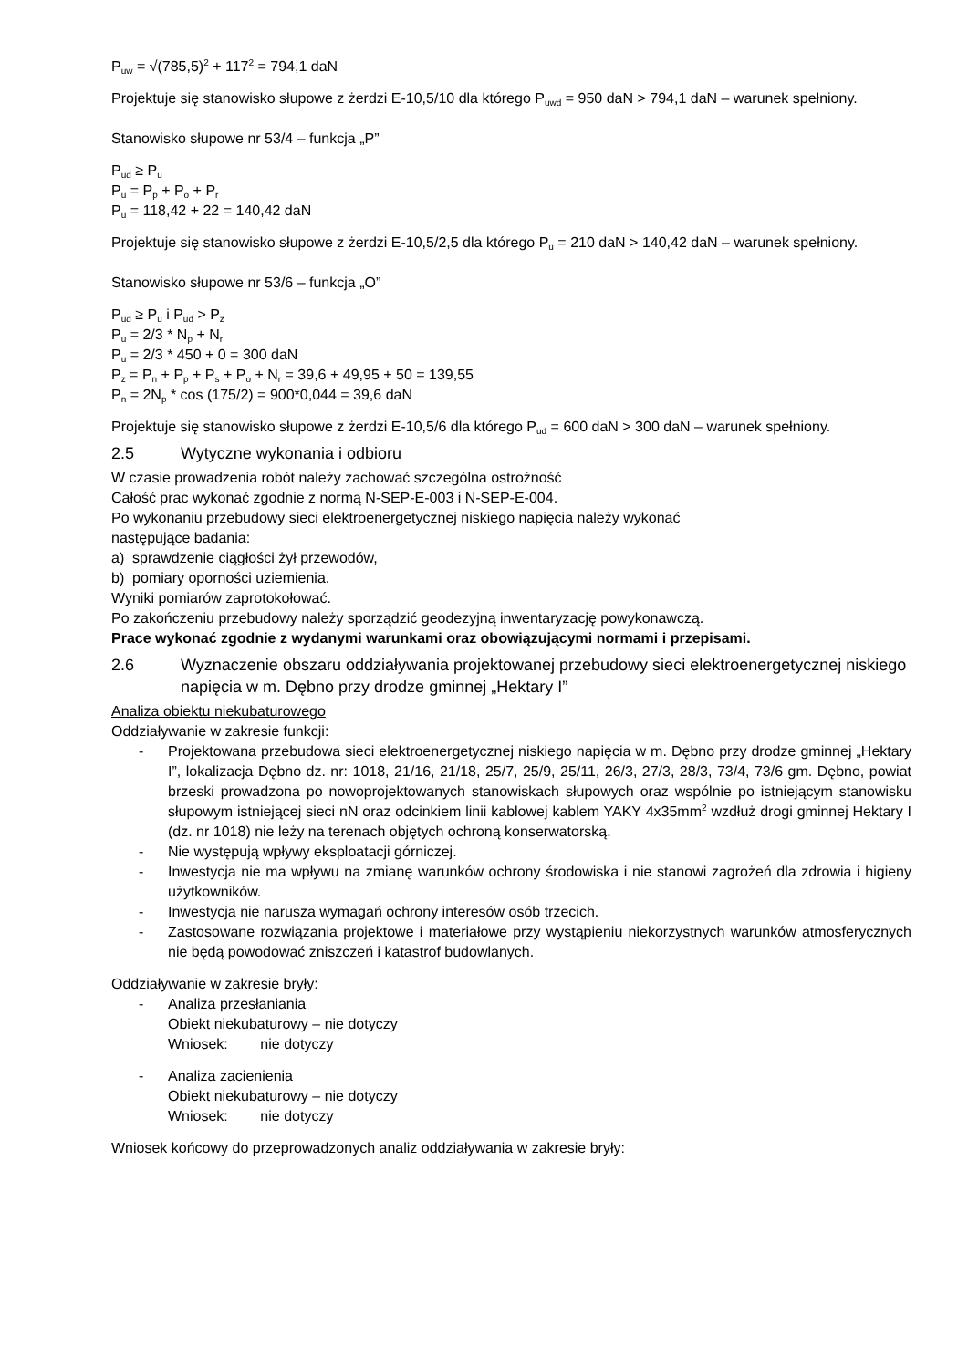P<sub>uw</sub> = √(785,5)<sup>2</sup> + 117<sup>2</sup> = 794,1 daN
Projektuje się stanowisko słupowe z żerdzi E-10,5/10 dla którego P<sub>uwd</sub> = 950 daN > 794,1 daN – warunek spełniony.
Stanowisko słupowe nr 53/4 – funkcja „P”
P<sub>ud</sub> ≥ P<sub>u</sub>
P<sub>u</sub> = P<sub>p</sub> + P<sub>o</sub> + P<sub>r</sub>
P<sub>u</sub> = 118,42 + 22 = 140,42 daN
Projektuje się stanowisko słupowe z żerdzi E-10,5/2,5 dla którego P<sub>u</sub> = 210 daN > 140,42 daN – warunek spełniony.
Stanowisko słupowe nr 53/6 – funkcja „O”
P<sub>ud</sub> ≥ P<sub>u</sub> i P<sub>ud</sub> > P<sub>z</sub>
P<sub>u</sub> = 2/3 * N<sub>p</sub> + N<sub>r</sub>
P<sub>u</sub> = 2/3 * 450 + 0 = 300 daN
P<sub>z</sub> = P<sub>n</sub> + P<sub>p</sub> + P<sub>s</sub> + P<sub>o</sub> + N<sub>r</sub> = 39,6 + 49,95 + 50 = 139,55
P<sub>n</sub> = 2N<sub>p</sub> * cos (175/2) = 900*0,044 = 39,6 daN
Projektuje się stanowisko słupowe z żerdzi E-10,5/6 dla którego P<sub>ud</sub> = 600 daN > 300 daN – warunek spełniony.
2.5 Wytyczne wykonania i odbioru
W czasie prowadzenia robót należy zachować szczególna ostrożność
Całość prac wykonać zgodnie z normą N-SEP-E-003 i N-SEP-E-004.
Po wykonaniu przebudowy sieci elektroenergetycznej niskiego napięcia należy wykonać
następujące badania:
a) sprawdzenie ciągłości żył przewodów,
b) pomiary oporności uziemienia.
Wyniki pomiarów zaprotokołować.
Po zakończeniu przebudowy należy sporządzić geodezyjną inwentaryzację powykonawczą.
Prace wykonać zgodnie z wydanymi warunkami oraz obowiązującymi normami i przepisami.
2.6 Wyznaczenie obszaru oddziaływania projektowanej przebudowy sieci elektroenergetycznej niskiego napięcia w m. Dębno przy drodze gminnej „Hektary I”
Analiza obiektu niekubaturowego
Oddziaływanie w zakresie funkcji:
- Projektowana przebudowa sieci elektroenergetycznej niskiego napięcia w m. Dębno przy drodze gminnej „Hektary I”, lokalizacja Dębno dz. nr: 1018, 21/16, 21/18, 25/7, 25/9, 25/11, 26/3, 27/3, 28/3, 73/4, 73/6 gm. Dębno, powiat brzeski prowadzona po nowoprojektowanych stanowiskach słupowych oraz wspólnie po istniejącym stanowisku słupowym istniejącej sieci nN oraz odcinkiem linii kablowej kablem YAKY 4x35mm<sup>2</sup> wzdłuż drogi gminnej Hektary I (dz. nr 1018) nie leży na terenach objętych ochroną konserwatorską.
- Nie występują wpływy eksploatacji górniczej.
- Inwestycja nie ma wpływu na zmianę warunków ochrony środowiska i nie stanowi zagrożeń dla zdrowia i higieny użytkowników.
- Inwestycja nie narusza wymagań ochrony interesów osób trzecich.
- Zastosowane rozwiązania projektowe i materiałowe przy wystąpieniu niekorzystnych warunków atmosferycznych nie będą powodować zniszczeń i katastrof budowlanych.
Oddziaływanie w zakresie bryły:
- Analiza przesłaniania
Obiekt niekubaturowy – nie dotyczy
Wniosek: nie dotyczy
- Analiza zacienienia
Obiekt niekubaturowy – nie dotyczy
Wniosek: nie dotyczy
Wniosek końcowy do przeprowadzonych analiz oddziaływania w zakresie bryły: